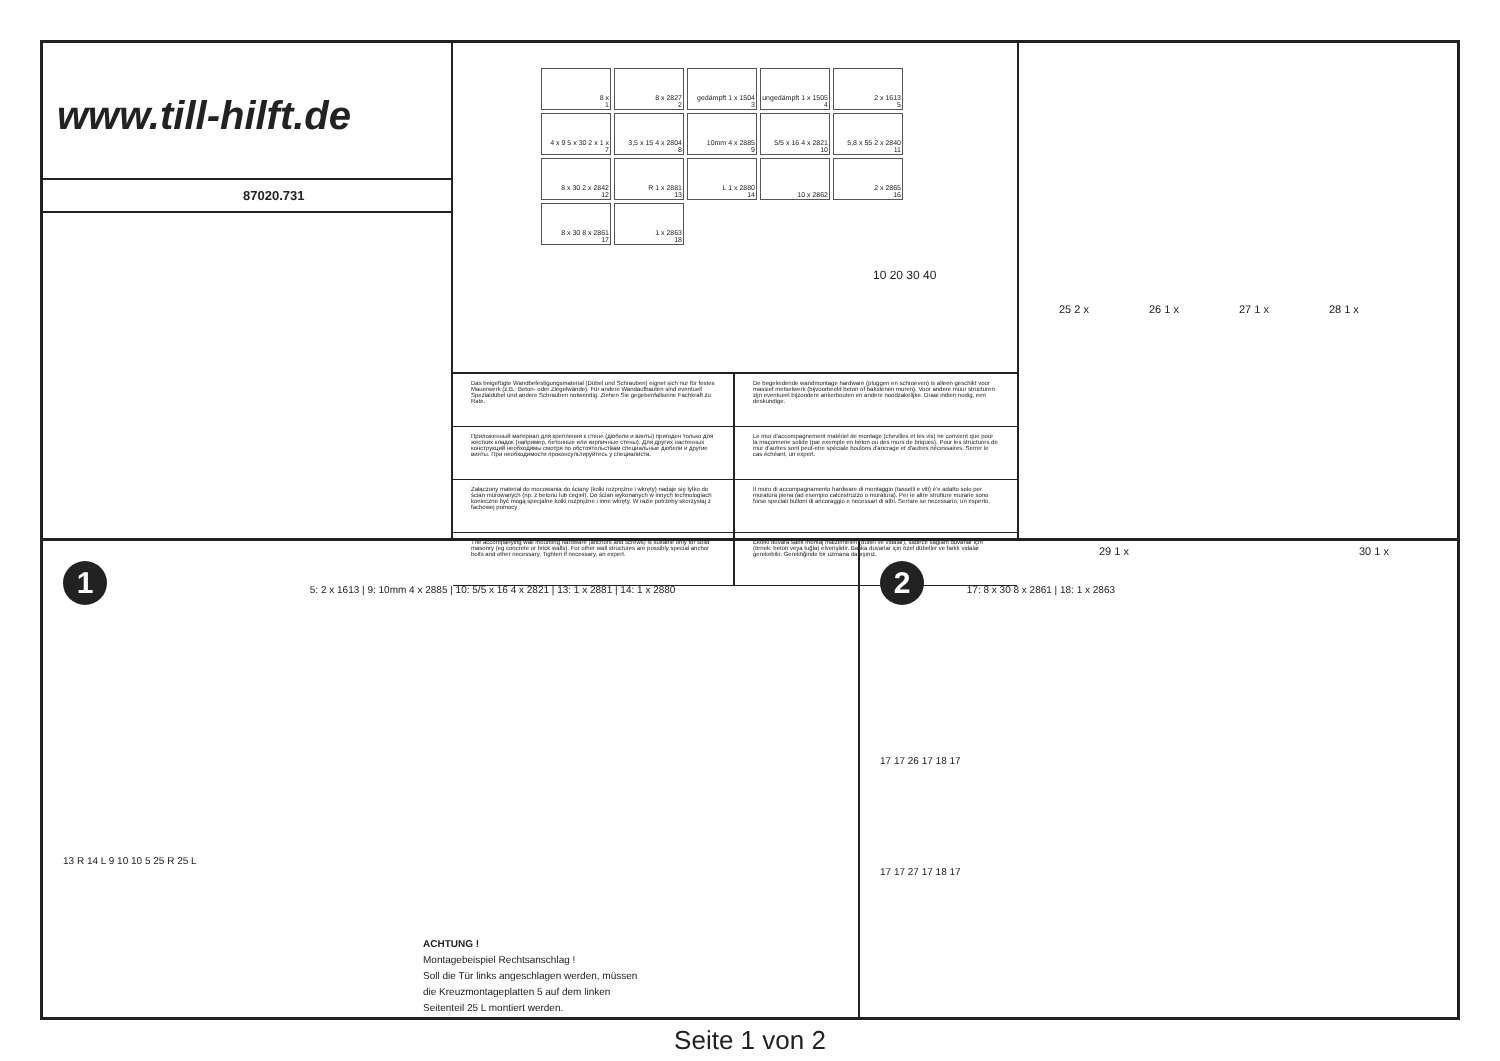www.till-hilft.de
87020.731
| 8 x 1 | 8 x 2827 2 | gedämpft 1 x 1504 3 | ungedämpft 1 x 1505 4 | 2 x 1613 5 |
| 4 x 9 5 x 30 2 x 1 x 7 | 3,5 x 15 4 x 2804 8 | 10mm 4 x 2885 9 | 5/5 x 16 4 x 2821 10 | 5,8 x 55 2 x 2840 11 |
| 8 x 30 2 x 2842 12 | R 1 x 2881 13 | L 1 x 2880 14 | 10 x 2862 | 2 x 2865 16 |
| 8 x 30 8 x 2861 17 | 1 x 2863 18 | | | |
10 20 30 40
Das beigefügte Wandbefestigungsmaterial (Dübel und Schrauben) eignet sich nur für festes Mauerwerk (z.B.: Beton- oder Ziegelwände). Für andere Wandaufbauten sind eventuell Spezialdübel und andere Schrauben notwendig. Ziehen Sie gegebenfallseine Fachkraft zu Rate.
De begeleidende wandmontage hardware (pluggen en schroeven) is alleen geschikt voor massief metselwerk (bijvoorbeeld beton of bakstenen muren). Voor andere muur structuren zijn eventueel bijzondere ankerbouten en andere noodzakelijke. Draai indien nodig, een deskundige.
Приложенный материал для крепления к стене (дюбели и винты) пригоден только для жестких кладок (например, бетонные или кирпичные стены). Для других настенных конструкций необходимы смотря по обстоятельствам специальные дюбели и другие винты. При необходимости проконсультируйтесь у специалиста.
Le mur d'accompagnement matériel de montage (chevilles et les vis) ne convient que pour la maçonnerie solide (par exemple en béton ou des murs de briques). Pour les structures de mur d'autres sont peut-etre spéciale boulons d'ancrage et d'autres nécessaires. Serrer le cas échéant, un expert.
Załączony materiał do mocowania do ściany (kolki rozprężne i wkręty) nadaje się tylko do ścian murowanych (np. z betonu lub cegieł). Do ścian wykonanych w innych technologiach konieczne być mogą specjalne kolki rozprężne i inne wkręty. W razie potrzeby skorzystaj z fachowej pomocy
Il muro di accompagnamento hardware di montaggio (tasselli e viti) è'e adatto solo per muratura piena (ad esempio calcestruzzo o muratura). Per le altre strutture murarie sono forse speciali bulloni di ancoraggio e necessari di altri. Serrare se necessario, un esperto.
The accompanying wall mounting hardware (anchors and screws) is suitable only for solid masonry (eg concrete or brick walls). For other wall structures are possibly special anchor bolts and other necessary. Tighten if necessary, an expert.
Ekteki duvara sabit montaj malzemeleri (dübel ve vidalar), sadece sağlam duvarlar için (örnek: beton veya tuğla) elverişlidir. Başka duvarlar için özel dübeller ve farklı vidalar gerekebilir. Gerektiğinde bir uzmana danışınız.
25 2 x 26 1 x 27 1 x 28 1 x
29 1 x 30 1 x
1 5: 2 x 1613 | 9: 10mm 4 x 2885 | 10: 5/5 x 16 4 x 2821 | 13: 1 x 2881 | 14: 1 x 2880
13 R 14 L 9 10 10 5 25 R 25 L
ACHTUNG !
Montagebeispiel Rechtsanschlag !
Soll die Tür links angeschlagen werden, müssen
die Kreuzmontageplatten 5 auf dem linken
Seitenteil 25 L montiert werden.
2 17: 8 x 30 8 x 2861 | 18: 1 x 2863
17 17 26 17 18 17
17 17 27 17 18 17
Seite 1 von 2